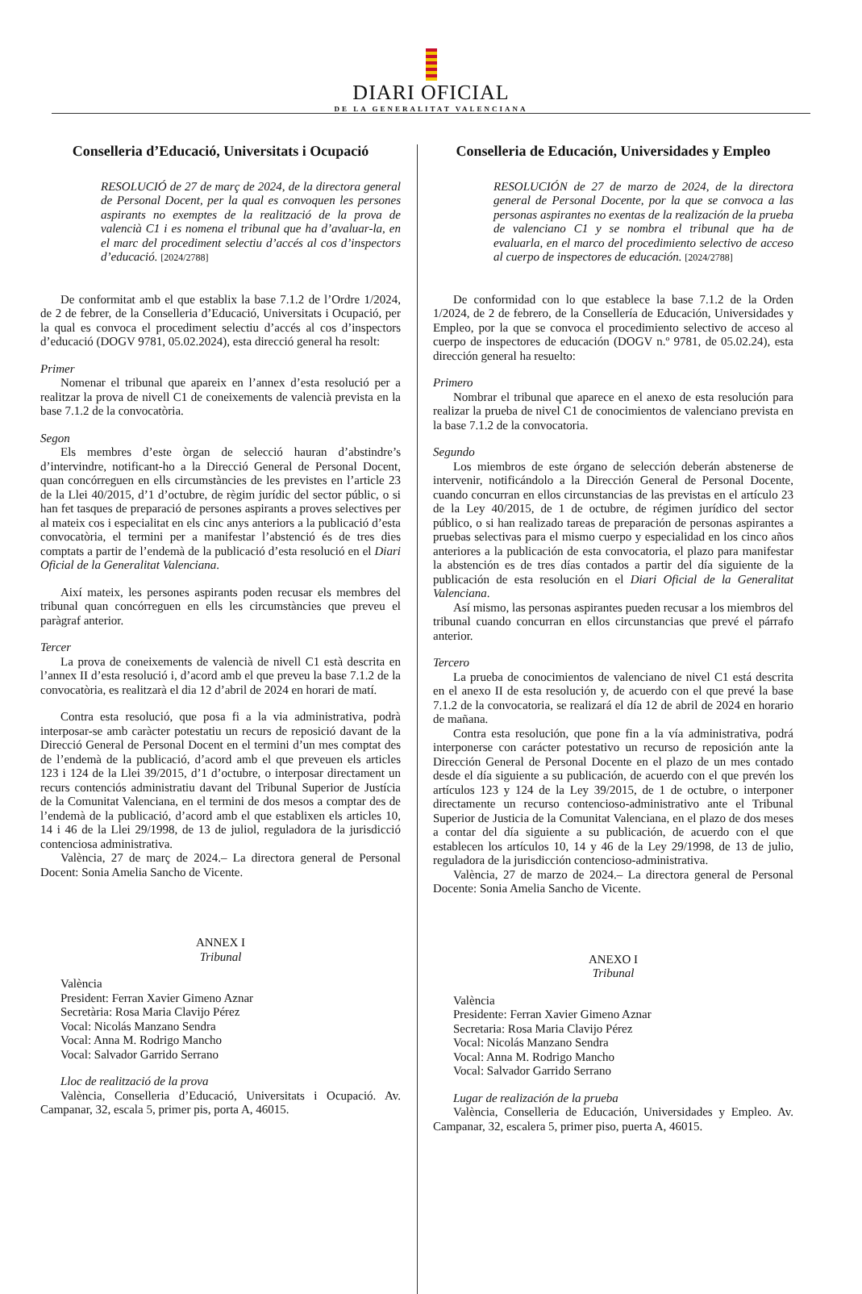DIARI OFICIAL
DE LA GENERALITAT VALENCIANA
Conselleria d’Educació, Universitats i Ocupació
RESOLUCIÓ de 27 de març de 2024, de la directora general de Personal Docent, per la qual es convoquen les persones aspirants no exemptes de la realització de la prova de valencià C1 i es nomena el tribunal que ha d’avaluar-la, en el marc del procediment selectiu d’accés al cos d’inspectors d’educació. [2024/2788]
De conformitat amb el que establix la base 7.1.2 de l’Ordre 1/2024, de 2 de febrer, de la Conselleria d’Educació, Universitats i Ocupació, per la qual es convoca el procediment selectiu d’accés al cos d’inspectors d’educació (DOGV 9781, 05.02.2024), esta direcció general ha resolt:
Primer
Nomenar el tribunal que apareix en l’annex d’esta resolució per a realitzar la prova de nivell C1 de coneixements de valencià prevista en la base 7.1.2 de la convocatòria.
Segon
Els membres d’este òrgan de selecció hauran d’abstindre’s d’intervindre, notificant-ho a la Direcció General de Personal Docent, quan concórreguen en ells circumstàncies de les previstes en l’article 23 de la Llei 40/2015, d’1 d’octubre, de règim jurídic del sector públic, o si han fet tasques de preparació de persones aspirants a proves selectives per al mateix cos i especialitat en els cinc anys anteriors a la publicació d’esta convocatòria, el termini per a manifestar l’abstenció és de tres dies comptats a partir de l’endemà de la publicació d’esta resolució en el Diari Oficial de la Generalitat Valenciana.
Així mateix, les persones aspirants poden recusar els membres del tribunal quan concórreguen en ells les circumstàncies que preveu el paràgraf anterior.
Tercer
La prova de coneixements de valencià de nivell C1 està descrita en l’annex II d’esta resolució i, d’acord amb el que preveu la base 7.1.2 de la convocatòria, es realitzarà el dia 12 d’abril de 2024 en horari de matí.
Contra esta resolució, que posa fi a la via administrativa, podrà interposar-se amb caràcter potestatiu un recurs de reposició davant de la Direcció General de Personal Docent en el termini d’un mes comptat des de l’endemà de la publicació, d’acord amb el que preveuen els articles 123 i 124 de la Llei 39/2015, d’1 d’octubre, o interposar directament un recurs contenciós administratiu davant del Tribunal Superior de Justícia de la Comunitat Valenciana, en el termini de dos mesos a comptar des de l’endemà de la publicació, d’acord amb el que establixen els articles 10, 14 i 46 de la Llei 29/1998, de 13 de juliol, reguladora de la jurisdicció contenciosa administrativa.
València, 27 de març de 2024.– La directora general de Personal Docent: Sonia Amelia Sancho de Vicente.
ANNEX I
Tribunal
València
President: Ferran Xavier Gimeno Aznar
Secretària: Rosa Maria Clavijo Pérez
Vocal: Nicolás Manzano Sendra
Vocal: Anna M. Rodrigo Mancho
Vocal: Salvador Garrido Serrano
Lloc de realització de la prova
València, Conselleria d’Educació, Universitats i Ocupació. Av. Campanar, 32, escala 5, primer pis, porta A, 46015.
Conselleria de Educación, Universidades y Empleo
RESOLUCIÓN de 27 de marzo de 2024, de la directora general de Personal Docente, por la que se convoca a las personas aspirantes no exentas de la realización de la prueba de valenciano C1 y se nombra el tribunal que ha de evaluarla, en el marco del procedimiento selectivo de acceso al cuerpo de inspectores de educación. [2024/2788]
De conformidad con lo que establece la base 7.1.2 de la Orden 1/2024, de 2 de febrero, de la Consellería de Educación, Universidades y Empleo, por la que se convoca el procedimiento selectivo de acceso al cuerpo de inspectores de educación (DOGV n.º 9781, de 05.02.24), esta dirección general ha resuelto:
Primero
Nombrar el tribunal que aparece en el anexo de esta resolución para realizar la prueba de nivel C1 de conocimientos de valenciano prevista en la base 7.1.2 de la convocatoria.
Segundo
Los miembros de este órgano de selección deberán abstenerse de intervenir, notificándolo a la Dirección General de Personal Docente, cuando concurran en ellos circunstancias de las previstas en el artículo 23 de la Ley 40/2015, de 1 de octubre, de régimen jurídico del sector público, o si han realizado tareas de preparación de personas aspirantes a pruebas selectivas para el mismo cuerpo y especialidad en los cinco años anteriores a la publicación de esta convocatoria, el plazo para manifestar la abstención es de tres días contados a partir del día siguiente de la publicación de esta resolución en el Diari Oficial de la Generalitat Valenciana.
Así mismo, las personas aspirantes pueden recusar a los miembros del tribunal cuando concurran en ellos circunstancias que prevé el párrafo anterior.
Tercero
La prueba de conocimientos de valenciano de nivel C1 está descrita en el anexo II de esta resolución y, de acuerdo con el que prevé la base 7.1.2 de la convocatoria, se realizará el día 12 de abril de 2024 en horario de mañana.
Contra esta resolución, que pone fin a la vía administrativa, podrá interponerse con carácter potestativo un recurso de reposición ante la Dirección General de Personal Docente en el plazo de un mes contado desde el día siguiente a su publicación, de acuerdo con el que prevén los artículos 123 y 124 de la Ley 39/2015, de 1 de octubre, o interponer directamente un recurso contencioso-administrativo ante el Tribunal Superior de Justicia de la Comunitat Valenciana, en el plazo de dos meses a contar del día siguiente a su publicación, de acuerdo con el que establecen los artículos 10, 14 y 46 de la Ley 29/1998, de 13 de julio, reguladora de la jurisdicción contencioso-administrativa.
València, 27 de marzo de 2024.– La directora general de Personal Docente: Sonia Amelia Sancho de Vicente.
ANEXO I
Tribunal
València
Presidente: Ferran Xavier Gimeno Aznar
Secretaria: Rosa Maria Clavijo Pérez
Vocal: Nicolás Manzano Sendra
Vocal: Anna M. Rodrigo Mancho
Vocal: Salvador Garrido Serrano
Lugar de realización de la prueba
València, Conselleria de Educación, Universidades y Empleo. Av. Campanar, 32, escalera 5, primer piso, puerta A, 46015.